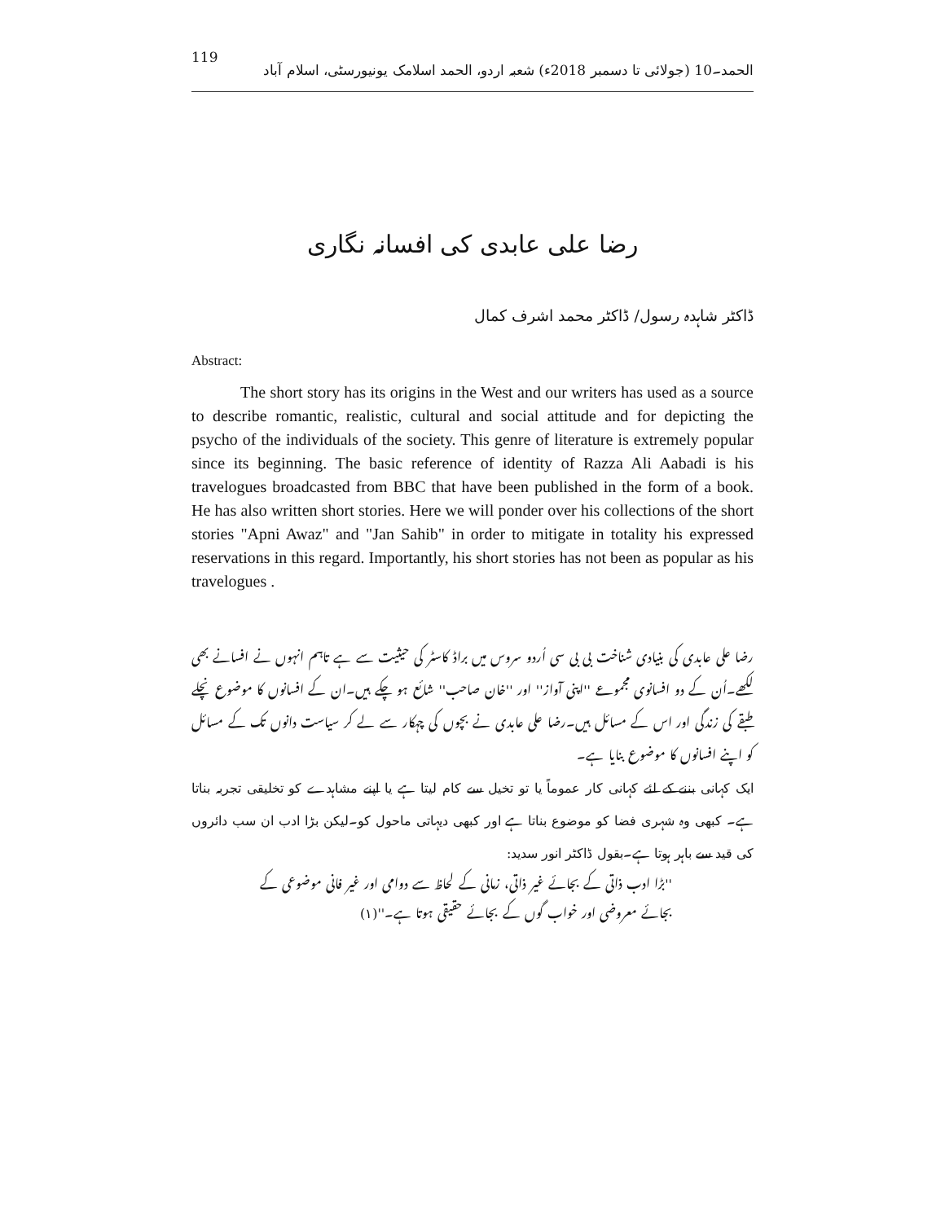119 الحمد۔10 (جولائی تا دسمبر 2018ء) شعبہ اردو، الحمد اسلامک یونیورسٹی، اسلام آباد
رضا علی عابدی کی افسانہ نگاری
ڈاکٹر شاہدہ رسول/ ڈاکٹر محمد اشرف کمال
Abstract:
The short story has its origins in the West and our writers has used as a source to describe romantic, realistic, cultural and social attitude and for depicting the psycho of the individuals of the society. This genre of literature is extremely popular since its beginning. The basic reference of identity of Razza Ali Aabadi is his travelogues broadcasted from BBC that have been published in the form of a book. He has also written short stories. Here we will ponder over his collections of the short stories "Apni Awaz" and "Jan Sahib" in order to mitigate in totality his expressed reservations in this regard. Importantly, his short stories has not been as popular as his travelogues .
رضا علی عابدی کی بنیادی شناخت بی بی سی اُردو سروس میں براڈ کاسٹر کی حیثیت سے ہے تاہم انہوں نے افسانے بھی لکھے۔اُن کے دو افسانوی مجموعے ''اپنی آواز'' اور ''خان صاحب'' شائع ہو چکے ہیں۔ان کے افسانوں کا موضوع نچلے طبقے کی زندگی اور اس کے مسائل ہیں۔رضا علی عابدی نے بچوں کی چہکار سے لے کر سیاست دانوں تک کے مسائل کو اپنے افسانوں کا موضوع بنایا ہے۔
ایک کہانی بننے کے لئے کہانی کار عموماً یا تو تخیل سے کام لیتا ہے یا اپنے مشاہدے کو تخلیقی تجربہ بناتا ہے۔ کبھی وہ شہری فضا کو موضوع بناتا ہے اور کبھی دیہاتی ماحول کو۔لیکن بڑا ادب ان سب دائروں کی قید سے باہر ہوتا ہے۔بقول ڈاکٹر انور سدید:
''بڑا ادب ذاتی کے بجائے غیر ذاتی، زمانی کے لحاظ سے دوامی اور غیر فانی موضوعی کے بجائے معروضی اور خواب گوں کے بجائے حقیقی ہوتا ہے۔''(۱)